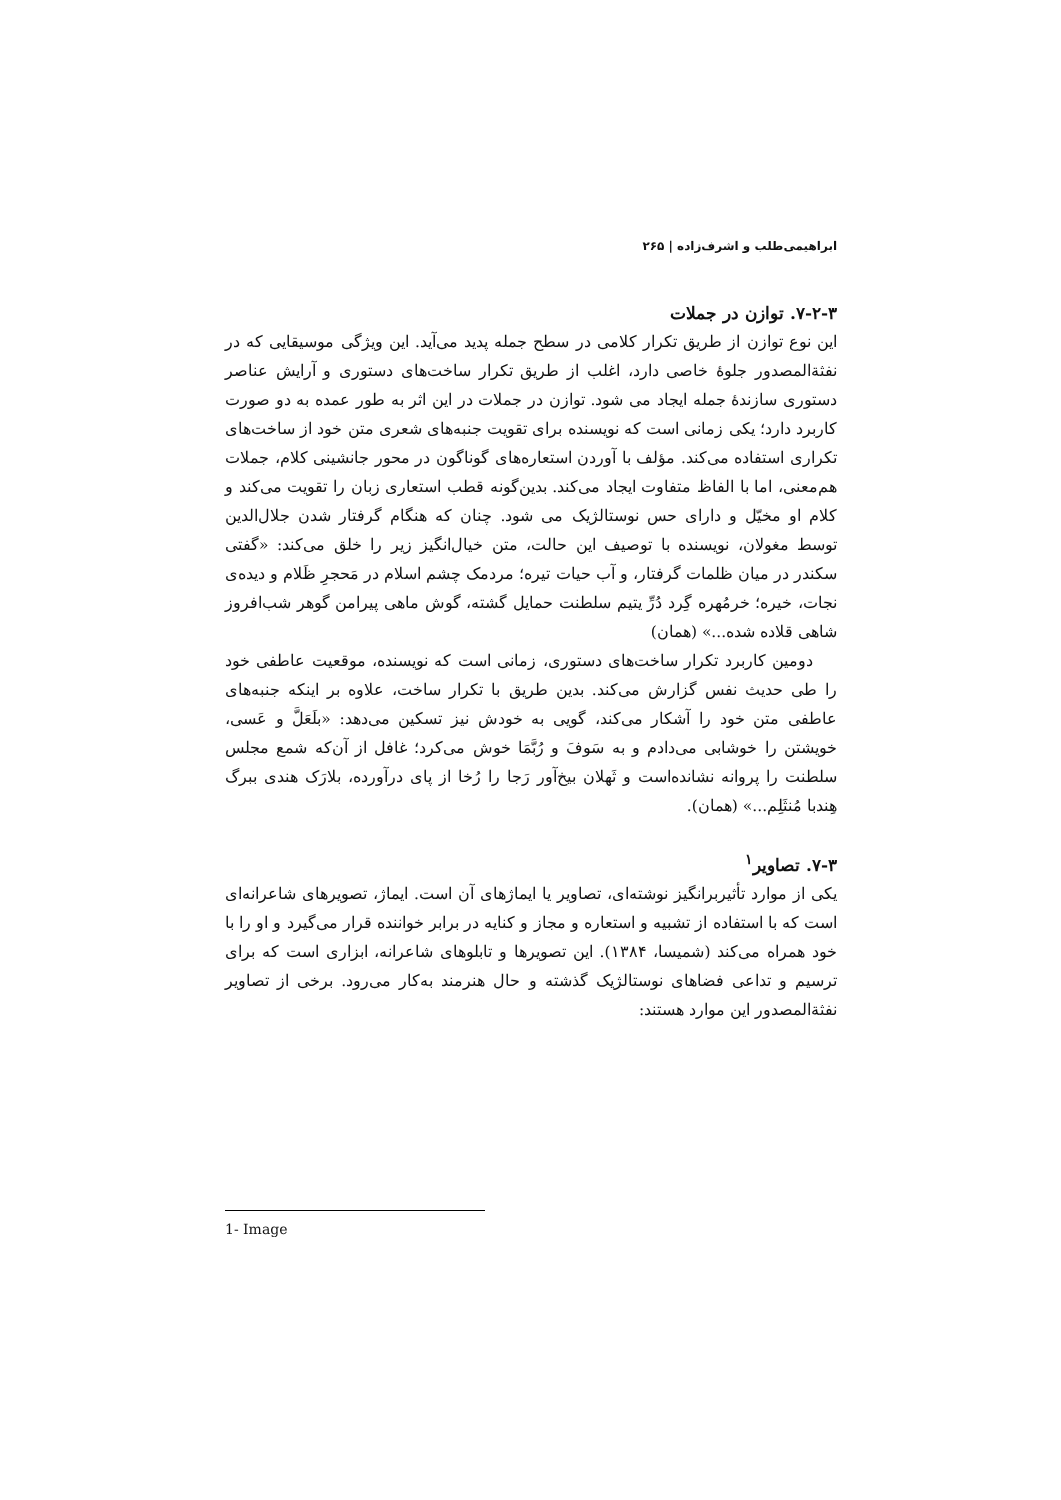ابراهیمی‌طلب و اشرف‌زاده | ۲۶۵
۷-۲-۳. توازن در جملات
این نوع توازن از طریق تکرار کلامی در سطح جمله پدید می‌آید. این ویژگی موسیقایی که در نفثة‌المصدور جلوهٔ خاصی دارد، اغلب از طریق تکرار ساخت‌های دستوری و آرایش عناصر دستوری سازندهٔ جمله ایجاد می شود. توازن در جملات در این اثر به طور عمده به دو صورت کاربرد دارد؛ یکی زمانی است که نویسنده برای تقویت جنبه‌های شعری متن خود از ساخت‌های تکراری استفاده می‌کند. مؤلف با آوردن استعاره‌های گوناگون در محور جانشینی کلام، جملات هم‌معنی، اما با الفاظ متفاوت ایجاد می‌کند. بدین‌گونه قطب استعاری زبان را تقویت می‌کند و کلام او مخیّل و دارای حس نوستالژیک می شود. چنان که هنگام گرفتار شدن جلال‌الدین توسط مغولان، نویسنده با توصیف این حالت، متن خیال‌انگیز زیر را خلق می‌کند: «گفتی سکندر در میان ظلمات گرفتار، و آب حیات تیره؛ مردمک چشم اسلام در مَحجرِ ظَلام و دیده‌ی نجات، خیره؛ خرمُهره گِرد دُرِّ یتیم سلطنت حمایل گشته، گوش ماهی پیرامن گوهر شب‌افروز شاهی قلاده شده...» (همان)
دومین کاربرد تکرار ساخت‌های دستوری، زمانی است که نویسنده، موقعیت عاطفی خود را طی حدیث نفس گزارش می‌کند. بدین طریق با تکرار ساخت، علاوه بر اینکه جنبه‌های عاطفی متن خود را آشکار می‌کند، گویی به خودش نیز تسکین می‌دهد: «بلَعَلَّ و عَسی، خویشتن را خوشابی می‌دادم و به سَوفَ و رُبَّمَا خوش می‌کرد؛ غافل از آن‌که شمع مجلس سلطنت را پروانه نشانده‌است و ثَهلان بیخ‌آور رَجا را رُخا از پای درآورده، بلارَک هندی ببرگ هِندبا مُنثَلِم...» (همان).
۷-۳. تصاویر<sup>۱</sup>
یکی از موارد تأثیربرانگیز نوشته‌ای، تصاویر یا ایماژهای آن است. ایماژ، تصویرهای شاعرانه‌ای است که با استفاده از تشبیه و استعاره و مجاز و کنایه در برابر خواننده قرار می‌گیرد و او را با خود همراه می‌کند (شمیسا، ۱۳۸۴). این تصویرها و تابلوهای شاعرانه، ابزاری است که برای ترسیم و تداعی فضاهای نوستالژیک گذشته و حال هنرمند به‌کار می‌رود. برخی از تصاویر نفثة‌المصدور این موارد هستند:
1- Image